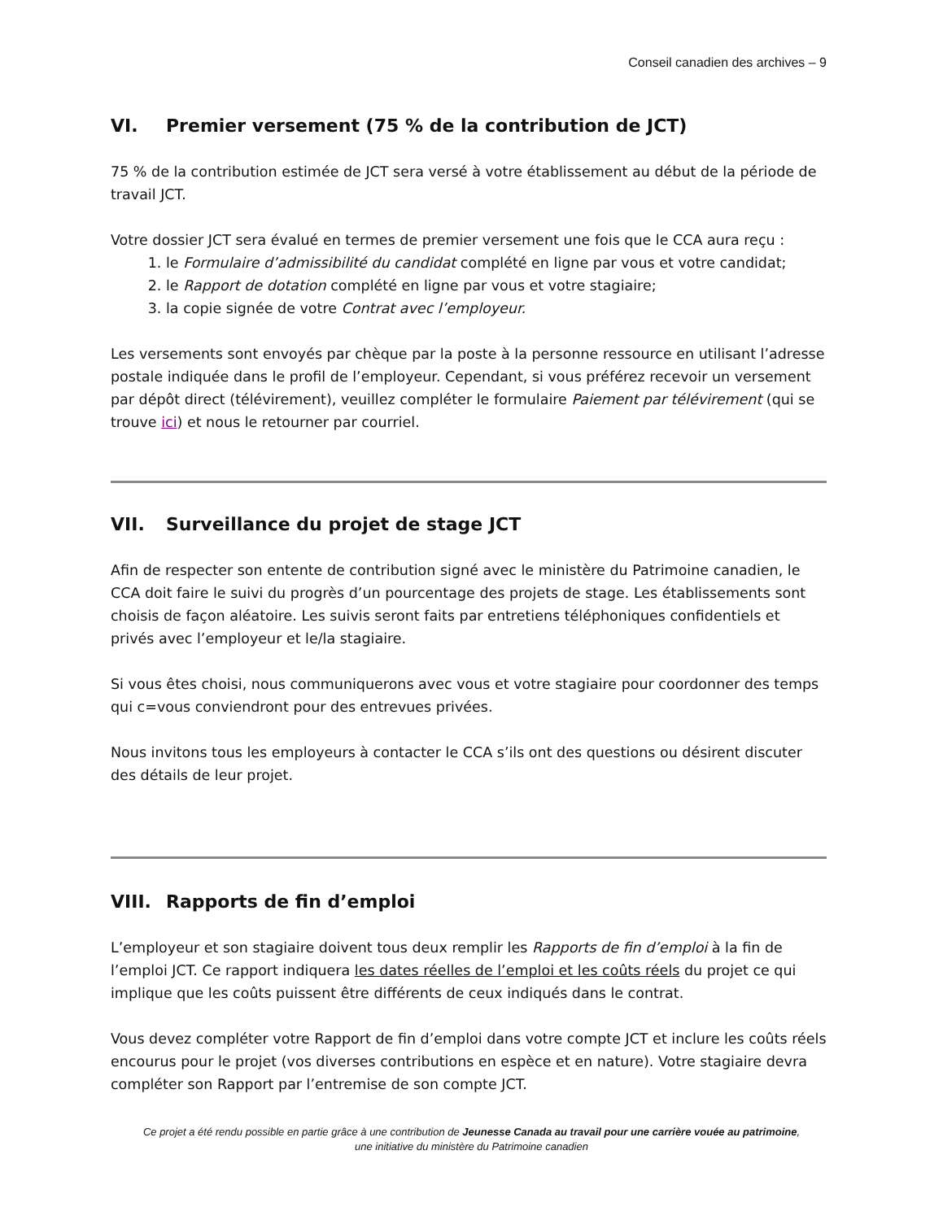Conseil canadien des archives – 9
VI. Premier versement (75 % de la contribution de JCT)
75 % de la contribution estimée de JCT sera versé à votre établissement au début de la période de travail JCT.
Votre dossier JCT sera évalué en termes de premier versement une fois que le CCA aura reçu :
1. le Formulaire d’admissibilité du candidat complété en ligne par vous et votre candidat;
2. le Rapport de dotation complété en ligne par vous et votre stagiaire;
3. la copie signée de votre Contrat avec l’employeur.
Les versements sont envoyés par chèque par la poste à la personne ressource en utilisant l’adresse postale indiquée dans le profil de l’employeur. Cependant, si vous préférez recevoir un versement par dépôt direct (télévirement), veuillez compléter le formulaire Paiement par télévirement (qui se trouve ici) et nous le retourner par courriel.
VII. Surveillance du projet de stage JCT
Afin de respecter son entente de contribution signé avec le ministère du Patrimoine canadien, le CCA doit faire le suivi du progrès d’un pourcentage des projets de stage. Les établissements sont choisis de façon aléatoire. Les suivis seront faits par entretiens téléphoniques confidentiels et privés avec l’employeur et le/la stagiaire.
Si vous êtes choisi, nous communiquerons avec vous et votre stagiaire pour coordonner des temps qui c=vous conviendront pour des entrevues privées.
Nous invitons tous les employeurs à contacter le CCA s’ils ont des questions ou désirent discuter des détails de leur projet.
VIII. Rapports de fin d’emploi
L’employeur et son stagiaire doivent tous deux remplir les Rapports de fin d’emploi à la fin de l’emploi JCT. Ce rapport indiquera les dates réelles de l’emploi et les coûts réels du projet ce qui implique que les coûts puissent être différents de ceux indiqués dans le contrat.
Vous devez compléter votre Rapport de fin d’emploi dans votre compte JCT et inclure les coûts réels encourus pour le projet (vos diverses contributions en espèce et en nature). Votre stagiaire devra compléter son Rapport par l’entremise de son compte JCT.
Ce projet a été rendu possible en partie grâce à une contribution de Jeunesse Canada au travail pour une carrière vouée au patrimoine,
une initiative du ministère du Patrimoine canadien